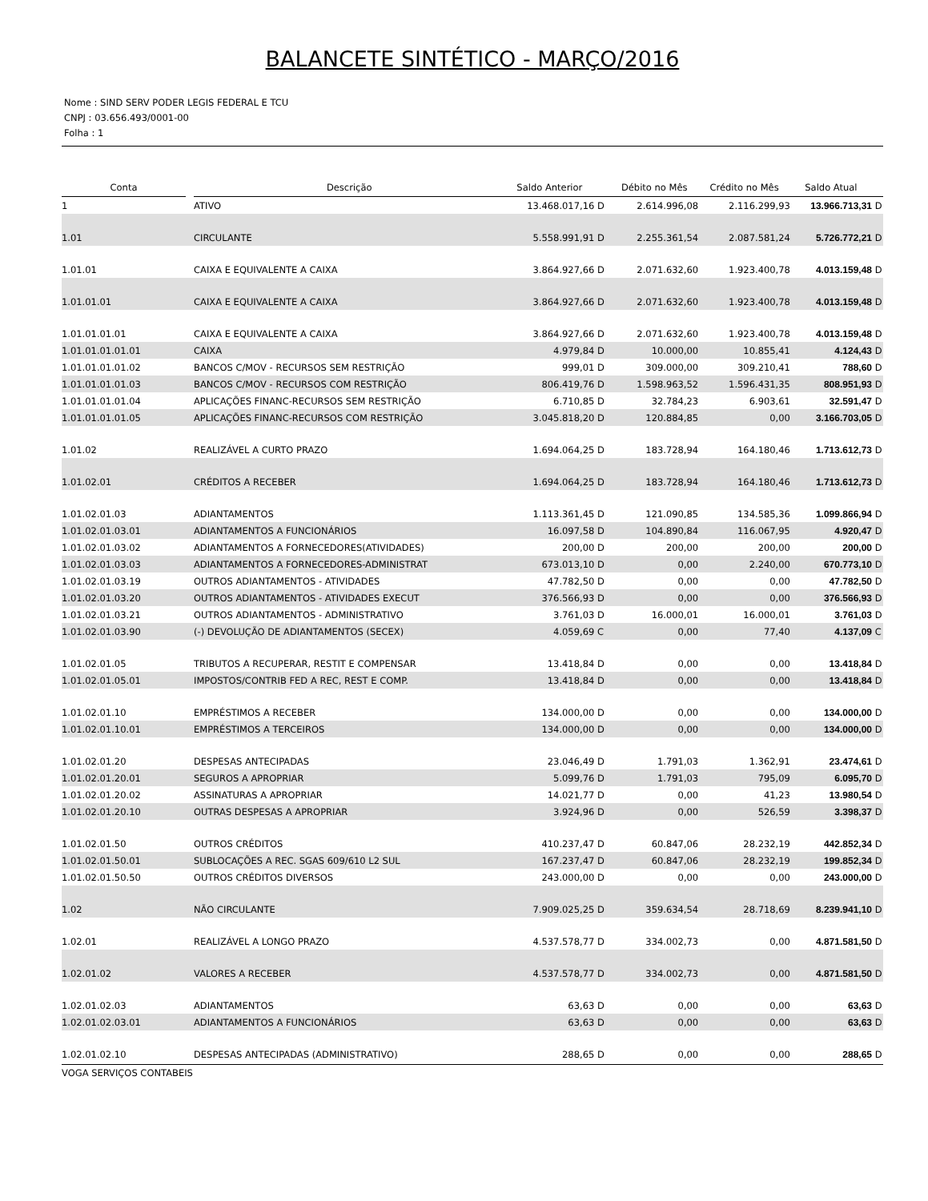BALANCETE SINTÉTICO - MARÇO/2016
Nome : SIND SERV PODER LEGIS FEDERAL E TCU
CNPJ : 03.656.493/0001-00
Folha : 1
| Conta | | Descrição | Saldo Anterior | | Débito no Mês | Crédito no Mês | Saldo Atual | |
| --- | --- | --- | --- | --- | --- | --- | --- | --- |
| 1 | | ATIVO | 13.468.017,16 | D | 2.614.996,08 | 2.116.299,93 | 13.966.713,31 | D |
| 1.01 | | CIRCULANTE | 5.558.991,91 | D | 2.255.361,54 | 2.087.581,24 | 5.726.772,21 | D |
| 1.01.01 | | CAIXA E EQUIVALENTE A CAIXA | 3.864.927,66 | D | 2.071.632,60 | 1.923.400,78 | 4.013.159,48 | D |
| 1.01.01.01 | | CAIXA E EQUIVALENTE A CAIXA | 3.864.927,66 | D | 2.071.632,60 | 1.923.400,78 | 4.013.159,48 | D |
| 1.01.01.01.01 | | CAIXA E EQUIVALENTE A CAIXA | 3.864.927,66 | D | 2.071.632,60 | 1.923.400,78 | 4.013.159,48 | D |
| 1.01.01.01.01.01 | | CAIXA | 4.979,84 | D | 10.000,00 | 10.855,41 | 4.124,43 | D |
| 1.01.01.01.01.02 | | BANCOS C/MOV - RECURSOS SEM RESTRIÇÃO | 999,01 | D | 309.000,00 | 309.210,41 | 788,60 | D |
| 1.01.01.01.01.03 | | BANCOS C/MOV - RECURSOS COM RESTRIÇÃO | 806.419,76 | D | 1.598.963,52 | 1.596.431,35 | 808.951,93 | D |
| 1.01.01.01.01.04 | | APLICAÇÕES FINANC-RECURSOS SEM RESTRIÇÃO | 6.710,85 | D | 32.784,23 | 6.903,61 | 32.591,47 | D |
| 1.01.01.01.01.05 | | APLICAÇÕES FINANC-RECURSOS COM RESTRIÇÃO | 3.045.818,20 | D | 120.884,85 | 0,00 | 3.166.703,05 | D |
| 1.01.02 | | REALIZÁVEL A CURTO PRAZO | 1.694.064,25 | D | 183.728,94 | 164.180,46 | 1.713.612,73 | D |
| 1.01.02.01 | | CRÉDITOS A RECEBER | 1.694.064,25 | D | 183.728,94 | 164.180,46 | 1.713.612,73 | D |
| 1.01.02.01.03 | | ADIANTAMENTOS | 1.113.361,45 | D | 121.090,85 | 134.585,36 | 1.099.866,94 | D |
| 1.01.02.01.03.01 | | ADIANTAMENTOS A FUNCIONÁRIOS | 16.097,58 | D | 104.890,84 | 116.067,95 | 4.920,47 | D |
| 1.01.02.01.03.02 | | ADIANTAMENTOS A FORNECEDORES(ATIVIDADES) | 200,00 | D | 200,00 | 200,00 | 200,00 | D |
| 1.01.02.01.03.03 | | ADIANTAMENTOS A FORNECEDORES-ADMINISTRAT | 673.013,10 | D | 0,00 | 2.240,00 | 670.773,10 | D |
| 1.01.02.01.03.19 | | OUTROS ADIANTAMENTOS - ATIVIDADES | 47.782,50 | D | 0,00 | 0,00 | 47.782,50 | D |
| 1.01.02.01.03.20 | | OUTROS ADIANTAMENTOS - ATIVIDADES EXECUT | 376.566,93 | D | 0,00 | 0,00 | 376.566,93 | D |
| 1.01.02.01.03.21 | | OUTROS ADIANTAMENTOS - ADMINISTRATIVO | 3.761,03 | D | 16.000,01 | 16.000,01 | 3.761,03 | D |
| 1.01.02.01.03.90 | | (-) DEVOLUÇÃO DE ADIANTAMENTOS (SECEX) | 4.059,69 | C | 0,00 | 77,40 | 4.137,09 | C |
| 1.01.02.01.05 | | TRIBUTOS A RECUPERAR, RESTIT E COMPENSAR | 13.418,84 | D | 0,00 | 0,00 | 13.418,84 | D |
| 1.01.02.01.05.01 | | IMPOSTOS/CONTRIB FED A REC, REST E COMP. | 13.418,84 | D | 0,00 | 0,00 | 13.418,84 | D |
| 1.01.02.01.10 | | EMPRÉSTIMOS A RECEBER | 134.000,00 | D | 0,00 | 0,00 | 134.000,00 | D |
| 1.01.02.01.10.01 | | EMPRÉSTIMOS A TERCEIROS | 134.000,00 | D | 0,00 | 0,00 | 134.000,00 | D |
| 1.01.02.01.20 | | DESPESAS ANTECIPADAS | 23.046,49 | D | 1.791,03 | 1.362,91 | 23.474,61 | D |
| 1.01.02.01.20.01 | | SEGUROS A APROPRIAR | 5.099,76 | D | 1.791,03 | 795,09 | 6.095,70 | D |
| 1.01.02.01.20.02 | | ASSINATURAS A APROPRIAR | 14.021,77 | D | 0,00 | 41,23 | 13.980,54 | D |
| 1.01.02.01.20.10 | | OUTRAS DESPESAS A APROPRIAR | 3.924,96 | D | 0,00 | 526,59 | 3.398,37 | D |
| 1.01.02.01.50 | | OUTROS CRÉDITOS | 410.237,47 | D | 60.847,06 | 28.232,19 | 442.852,34 | D |
| 1.01.02.01.50.01 | | SUBLOCAÇÕES A REC. SGAS 609/610 L2 SUL | 167.237,47 | D | 60.847,06 | 28.232,19 | 199.852,34 | D |
| 1.01.02.01.50.50 | | OUTROS CRÉDITOS DIVERSOS | 243.000,00 | D | 0,00 | 0,00 | 243.000,00 | D |
| 1.02 | | NÃO CIRCULANTE | 7.909.025,25 | D | 359.634,54 | 28.718,69 | 8.239.941,10 | D |
| 1.02.01 | | REALIZÁVEL A LONGO PRAZO | 4.537.578,77 | D | 334.002,73 | 0,00 | 4.871.581,50 | D |
| 1.02.01.02 | | VALORES A RECEBER | 4.537.578,77 | D | 334.002,73 | 0,00 | 4.871.581,50 | D |
| 1.02.01.02.03 | | ADIANTAMENTOS | 63,63 | D | 0,00 | 0,00 | 63,63 | D |
| 1.02.01.02.03.01 | | ADIANTAMENTOS A FUNCIONÁRIOS | 63,63 | D | 0,00 | 0,00 | 63,63 | D |
| 1.02.01.02.10 | | DESPESAS ANTECIPADAS (ADMINISTRATIVO) | 288,65 | D | 0,00 | 0,00 | 288,65 | D |
VOGA SERVIÇOS CONTABEIS